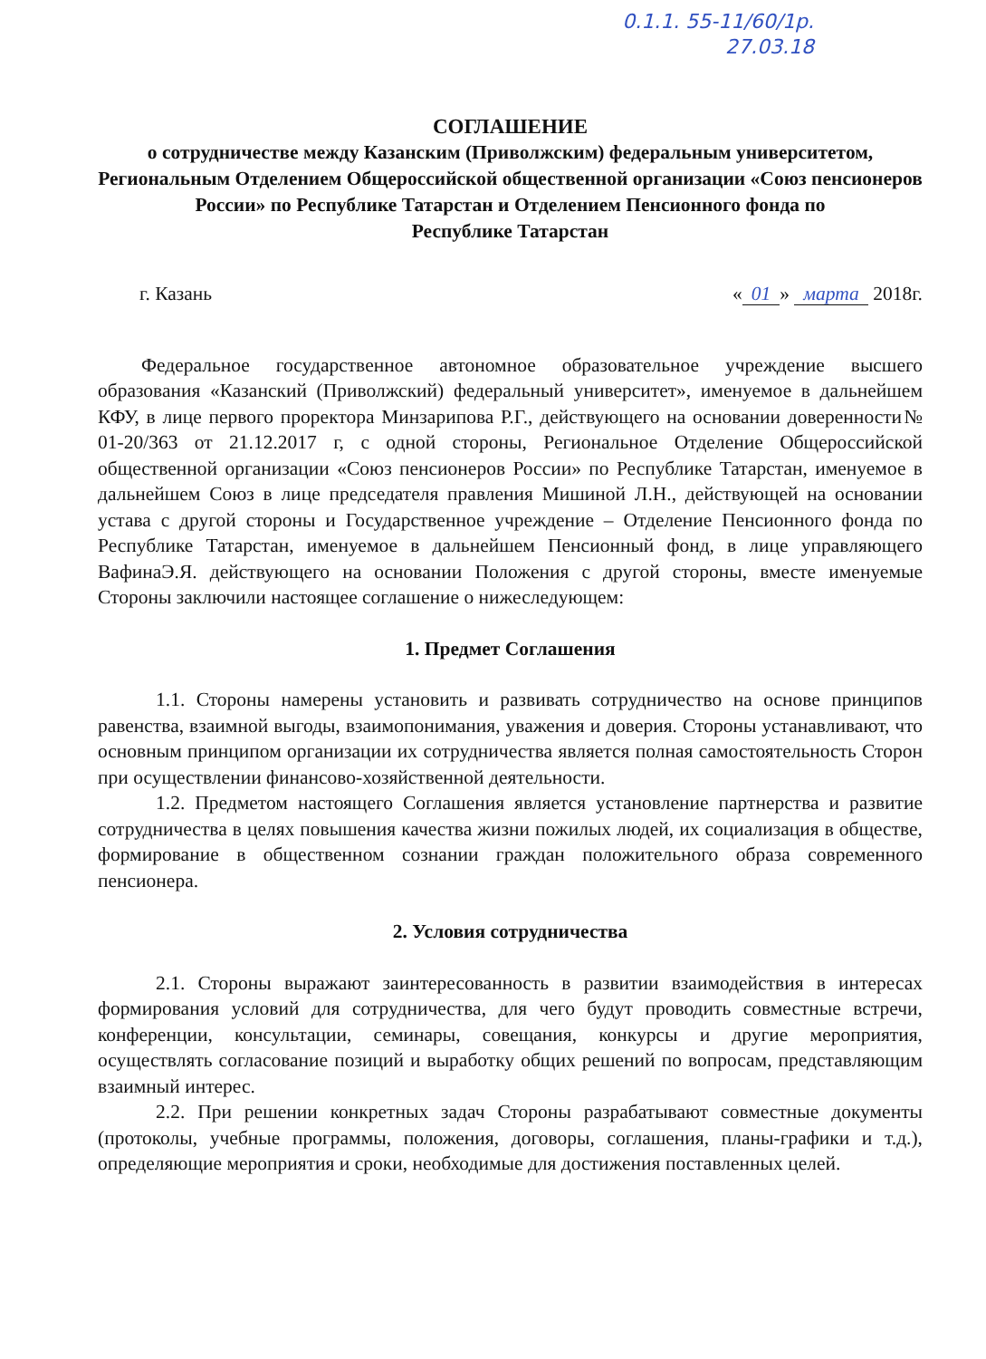0.1.1. 55-11/60/1р.
27.03.18
СОГЛАШЕНИЕ
о сотрудничестве между Казанским (Приволжским) федеральным университетом, Региональным Отделением Общероссийской общественной организации «Союз пенсионеров России» по Республике Татарстан и Отделением Пенсионного фонда по
Республике Татарстан
г. Казань « 01 » марта 2018г.
Федеральное государственное автономное образовательное учреждение высшего образования «Казанский (Приволжский) федеральный университет», именуемое в дальнейшем КФУ, в лице первого проректора Минзарипова Р.Г., действующего на основании доверенности№ 01-20/363 от 21.12.2017 г, с одной стороны, Региональное Отделение Общероссийской общественной организации «Союз пенсионеров России» по Республике Татарстан, именуемое в дальнейшем Союз в лице председателя правления Мишиной Л.Н., действующей на основании устава с другой стороны и Государственное учреждение – Отделение Пенсионного фонда по Республике Татарстан, именуемое в дальнейшем Пенсионный фонд, в лице управляющего ВафинаЭ.Я. действующего на основании Положения с другой стороны, вместе именуемые Стороны заключили настоящее соглашение о нижеследующем:
1. Предмет Соглашения
1.1. Стороны намерены установить и развивать сотрудничество на основе принципов равенства, взаимной выгоды, взаимопонимания, уважения и доверия. Стороны устанавливают, что основным принципом организации их сотрудничества является полная самостоятельность Сторон при осуществлении финансово-хозяйственной деятельности.
1.2. Предметом настоящего Соглашения является установление партнерства и развитие сотрудничества в целях повышения качества жизни пожилых людей, их социализация в обществе, формирование в общественном сознании граждан положительного образа современного пенсионера.
2. Условия сотрудничества
2.1. Стороны выражают заинтересованность в развитии взаимодействия в интересах формирования условий для сотрудничества, для чего будут проводить совместные встречи, конференции, консультации, семинары, совещания, конкурсы и другие мероприятия, осуществлять согласование позиций и выработку общих решений по вопросам, представляющим взаимный интерес.
2.2. При решении конкретных задач Стороны разрабатывают совместные документы (протоколы, учебные программы, положения, договоры, соглашения, планы-графики и т.д.), определяющие мероприятия и сроки, необходимые для достижения поставленных целей.